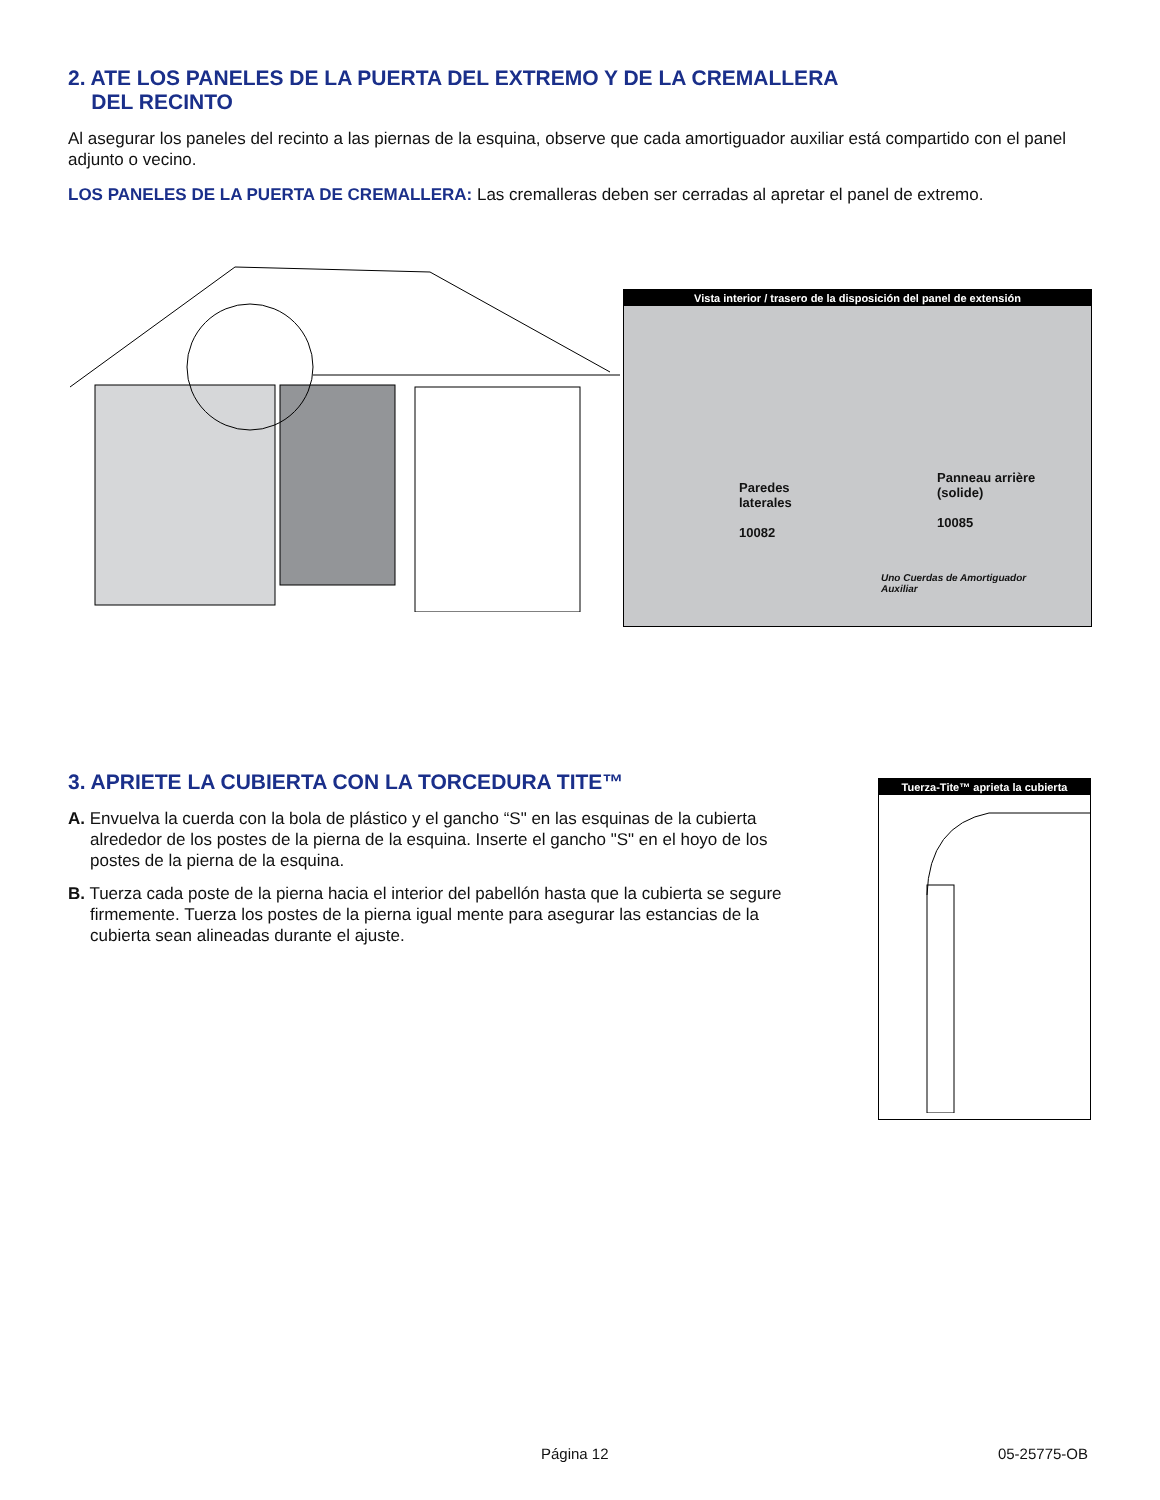2. ATE LOS PANELES DE LA PUERTA DEL EXTREMO Y DE LA CREMALLERA
DEL RECINTO
Al asegurar los paneles del recinto a las piernas de la esquina, observe que cada amortiguador auxiliar está compartido con el panel adjunto o vecino.
LOS PANELES DE LA PUERTA DE CREMALLERA: Las cremalleras deben ser cerradas al apretar el panel de extremo.
Vista interior / trasero de la disposición del panel de extensión
Paredes
laterales
10082
Panneau arrière
(solide)
10085
Uno Cuerdas de Amortiguador
Auxiliar
3. APRIETE LA CUBIERTA CON LA TORCEDURA TITE™
A. Envuelva la cuerda con la bola de plástico y el gancho “S" en las esquinas de la cubierta alrededor de los postes de la pierna de la esquina. Inserte el gancho "S" en el hoyo de los postes de la pierna de la esquina.
B. Tuerza cada poste de la pierna hacia el interior del pabellón hasta que la cubierta se segure firmemente. Tuerza los postes de la pierna igual mente para asegurar las estancias de la cubierta sean alineadas durante el ajuste.
Tuerza-Tite™ aprieta la cubierta
Página 12 05-25775-OB